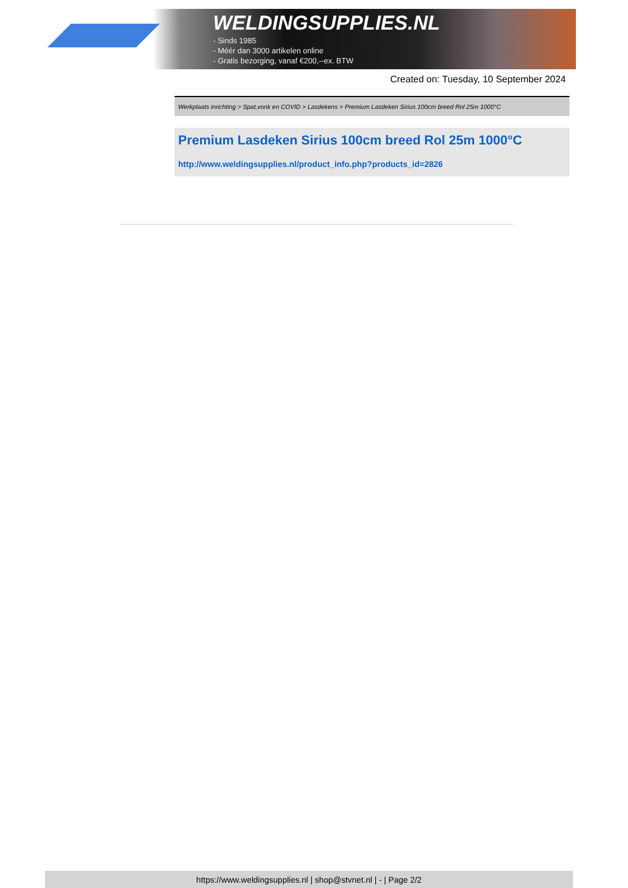WELDINGSUPPLIES.NL
- Sinds 1985
- Méér dan 3000 artikelen online
- Gratis bezorging, vanaf €200,--ex. BTW
Created on: Tuesday, 10 September 2024
Werkplaats inrichting > Spat,vonk en COVID > Lasdekens > Premium Lasdeken Sirius 100cm breed Rol 25m 1000°C
Premium Lasdeken Sirius 100cm breed Rol 25m 1000°C
http://www.weldingsupplies.nl/product_info.php?products_id=2826
https://www.weldingsupplies.nl | shop@stvnet.nl | - | Page 2/2